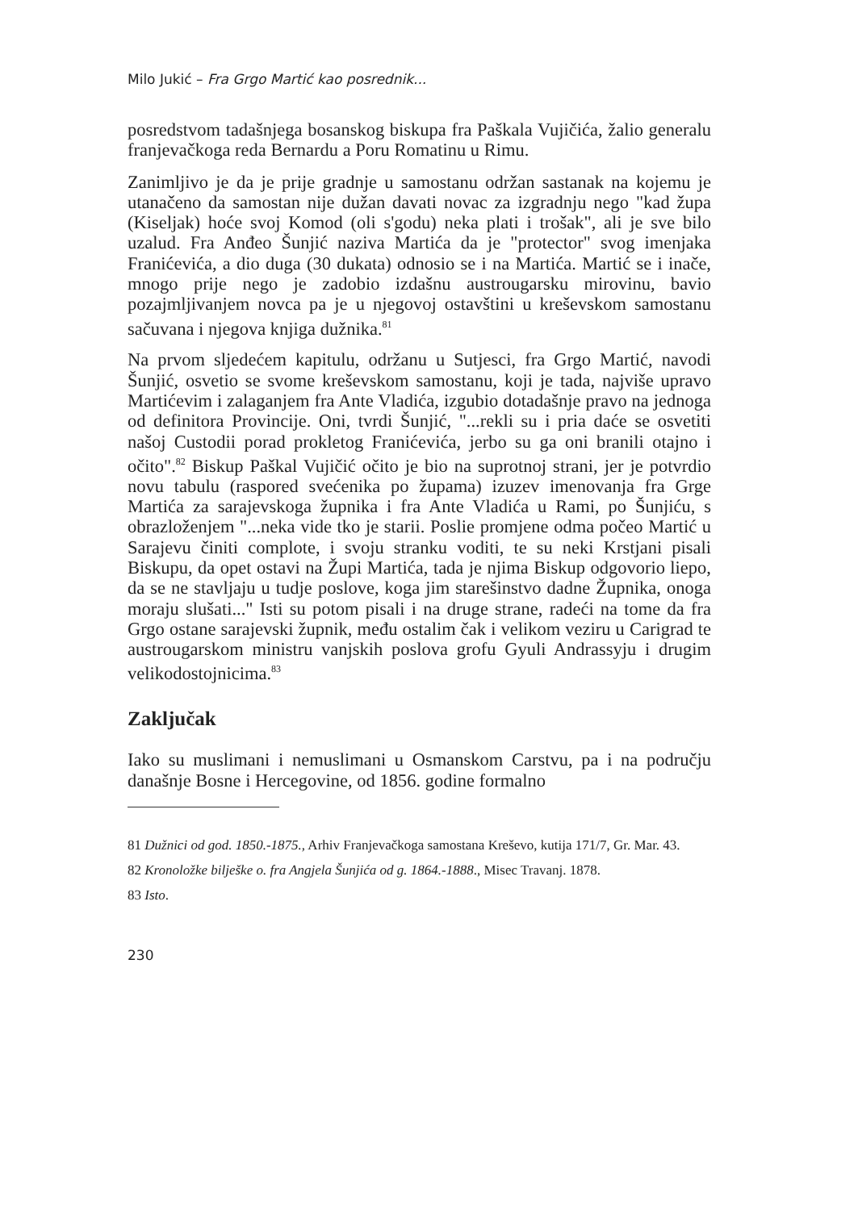Milo Jukić – Fra Grgo Martić kao posrednik...
posredstvom tadašnjega bosanskog biskupa fra Paškala Vujičića, žalio generalu franjevačkoga reda Bernardu a Poru Romatinu u Rimu.
Zanimljivo je da je prije gradnje u samostanu održan sastanak na kojemu je utanačeno da samostan nije dužan davati novac za izgradnju nego "kad župa (Kiseljak) hoće svoj Komod (oli s'godu) neka plati i trošak", ali je sve bilo uzalud. Fra Anđeo Šunjić naziva Martića da je "protector" svog imenjaka Franićevića, a dio duga (30 dukata) odnosio se i na Martića. Martić se i inače, mnogo prije nego je zadobio izdašnu austrougarsku mirovinu, bavio pozajmljivanjem novca pa je u njegovoj ostavštini u kreševskom samostanu sačuvana i njegova knjiga dužnika.<sup>81</sup>
Na prvom sljedećem kapitulu, održanu u Sutjesci, fra Grgo Martić, navodi Šunjić, osvetio se svome kreševskom samostanu, koji je tada, najviše upravo Martićevim i zalaganjem fra Ante Vladića, izgubio dotadašnje pravo na jednoga od definitora Provincije. Oni, tvrdi Šunjić, "...rekli su i pria daće se osvetiti našoj Custodii porad prokletog Franićevića, jerbo su ga oni branili otajno i očito".<sup>82</sup> Biskup Paškal Vujičić očito je bio na suprotnoj strani, jer je potvrdio novu tabulu (raspored svećenika po župama) izuzev imenovanja fra Grge Martića za sarajevskoga župnika i fra Ante Vladića u Rami, po Šunjiću, s obrazloženjem "...neka vide tko je starii. Poslie promjene odma počeo Martić u Sarajevu činiti complote, i svoju stranku voditi, te su neki Krstjani pisali Biskupu, da opet ostavi na Župi Martića, tada je njima Biskup odgovorio liepo, da se ne stavljaju u tudje poslove, koga jim starešinstvo dadne Župnika, onoga moraju slušati..." Isti su potom pisali i na druge strane, radeći na tome da fra Grgo ostane sarajevski župnik, među ostalim čak i velikom veziru u Carigrad te austrougarskom ministru vanjskih poslova grofu Gyuli Andrassyju i drugim velikodostojnicima.<sup>83</sup>
Zaključak
Iako su muslimani i nemuslimani u Osmanskom Carstvu, pa i na području današnje Bosne i Hercegovine, od 1856. godine formalno
81 Dužnici od god. 1850.-1875., Arhiv Franjevačkoga samostana Kreševo, kutija 171/7, Gr. Mar. 43.
82 Kronoložke bilješke o. fra Angjela Šunjića od g. 1864.-1888., Misec Travanj. 1878.
83 Isto.
230